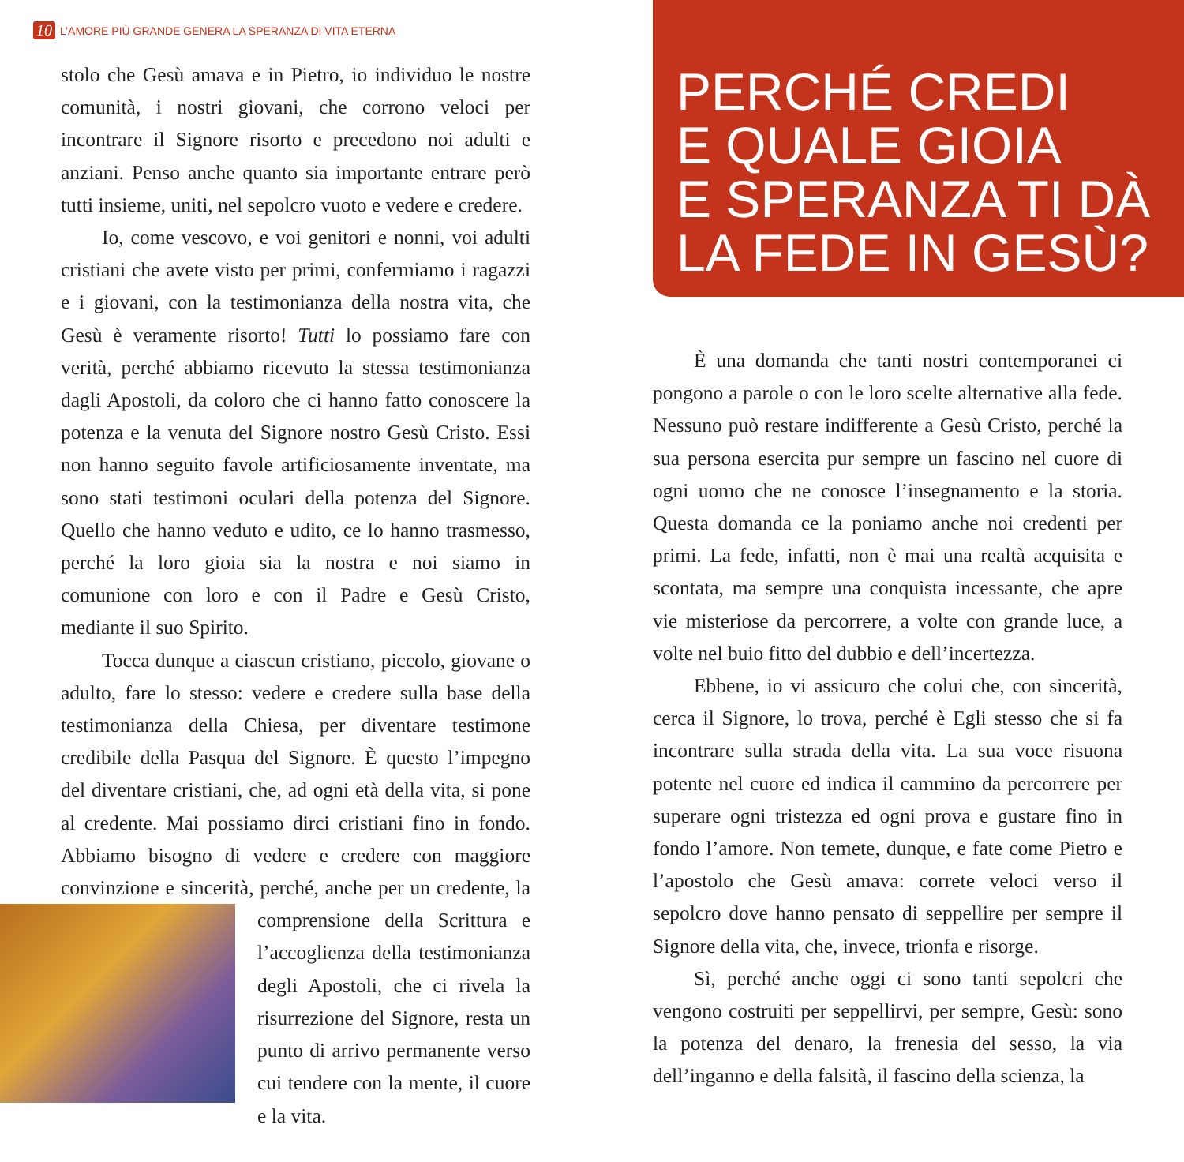10 L’AMORE PIÙ GRANDE GENERA LA SPERANZA DI VITA ETERNA
stolo che Gesù amava e in Pietro, io individuo le nostre comunità, i nostri giovani, che corrono veloci per incontrare il Signore risorto e precedono noi adulti e anziani. Penso anche quanto sia importante entrare però tutti insieme, uniti, nel sepolcro vuoto e vedere e credere.
Io, come vescovo, e voi genitori e nonni, voi adulti cristiani che avete visto per primi, confermiamo i ragazzi e i giovani, con la testimonianza della nostra vita, che Gesù è veramente risorto! Tutti lo possiamo fare con verità, perché abbiamo ricevuto la stessa testimonianza dagli Apostoli, da coloro che ci hanno fatto conoscere la potenza e la venuta del Signore nostro Gesù Cristo. Essi non hanno seguito favole artificiosamente inventate, ma sono stati testimoni oculari della potenza del Signore. Quello che hanno veduto e udito, ce lo hanno trasmesso, perché la loro gioia sia la nostra e noi siamo in comunione con loro e con il Padre e Gesù Cristo, mediante il suo Spirito.
Tocca dunque a ciascun cristiano, piccolo, giovane o adulto, fare lo stesso: vedere e credere sulla base della testimonianza della Chiesa, per diventare testimone credibile della Pasqua del Signore. È questo l’impegno del diventare cristiani, che, ad ogni età della vita, si pone al credente. Mai possiamo dirci cristiani fino in fondo. Abbiamo bisogno di vedere e credere con maggiore convinzione e sincerità, perché, anche per un credente, la comprensione della Scrittura e l’accoglienza della testimonianza degli Apostoli, che ci rivela la risurrezione del Signore, resta un punto di arrivo permanente verso cui tendere con la mente, il cuore e la vita.
PERCHÉ CREDI
E QUALE GIOIA
E SPERANZA TI DÀ
LA FEDE IN GESÙ?
È una domanda che tanti nostri contemporanei ci pongono a parole o con le loro scelte alternative alla fede. Nessuno può restare indifferente a Gesù Cristo, perché la sua persona esercita pur sempre un fascino nel cuore di ogni uomo che ne conosce l’insegnamento e la storia. Questa domanda ce la poniamo anche noi credenti per primi. La fede, infatti, non è mai una realtà acquisita e scontata, ma sempre una conquista incessante, che apre vie misteriose da percorrere, a volte con grande luce, a volte nel buio fitto del dubbio e dell’incertezza.
Ebbene, io vi assicuro che colui che, con sincerità, cerca il Signore, lo trova, perché è Egli stesso che si fa incontrare sulla strada della vita. La sua voce risuona potente nel cuore ed indica il cammino da percorrere per superare ogni tristezza ed ogni prova e gustare fino in fondo l’amore. Non temete, dunque, e fate come Pietro e l’apostolo che Gesù amava: correte veloci verso il sepolcro dove hanno pensato di seppellire per sempre il Signore della vita, che, invece, trionfa e risorge.
Sì, perché anche oggi ci sono tanti sepolcri che vengono costruiti per seppellirvi, per sempre, Gesù: sono la potenza del denaro, la frenesia del sesso, la via dell’inganno e della falsità, il fascino della scienza, la